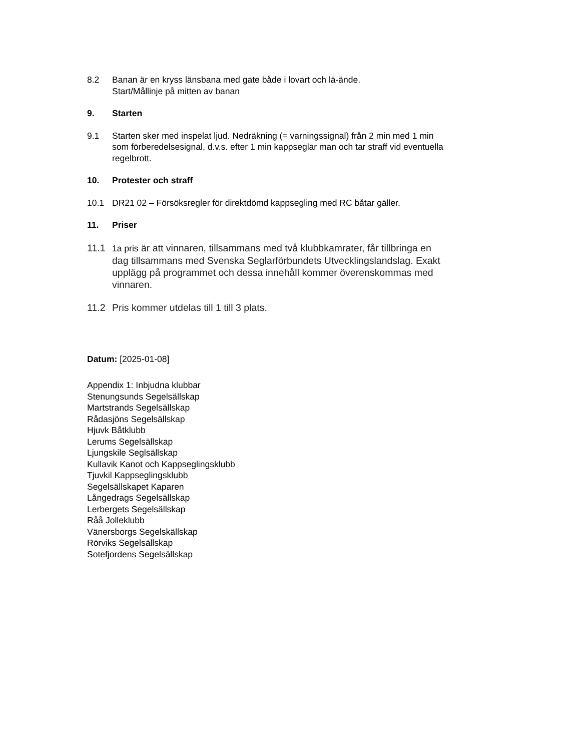8.2 Banan är en kryss länsbana med gate både i lovart och lä-ände.
Start/Mållinje på mitten av banan
9. Starten
9.1 Starten sker med inspelat ljud. Nedräkning (= varningssignal) från 2 min med 1 min som förberedelsesignal, d.v.s. efter 1 min kappseglar man och tar straff vid eventuella regelbrott.
10. Protester och straff
10.1 DR21 02 – Försöksregler för direktdömd kappsegling med RC båtar gäller.
11. Priser
11.1 1a pris är att vinnaren, tillsammans med två klubbkamrater, får tillbringa en dag tillsammans med Svenska Seglarförbundets Utvecklingslandslag. Exakt upplägg på programmet och dessa innehåll kommer överenskommas med vinnaren.
11.2 Pris kommer utdelas till 1 till 3 plats.
Datum: [2025-01-08]
Appendix 1: Inbjudna klubbar
Stenungsunds Segelsällskap
Martstrands Segelsällskap
Rådasjöns Segelsällskap
Hjuvk Båtklubb
Lerums Segelsällskap
Ljungskile Seglsällskap
Kullavik Kanot och Kappseglingsklubb
Tjuvkil Kappseglingsklubb
Segelsällskapet Kaparen
Långedrags Segelsällskap
Lerbergets Segelsällskap
Råå Jolleklubb
Vänersborgs Segelskällskap
Rörviks Segelsällskap
Sotefjordens Segelsällskap